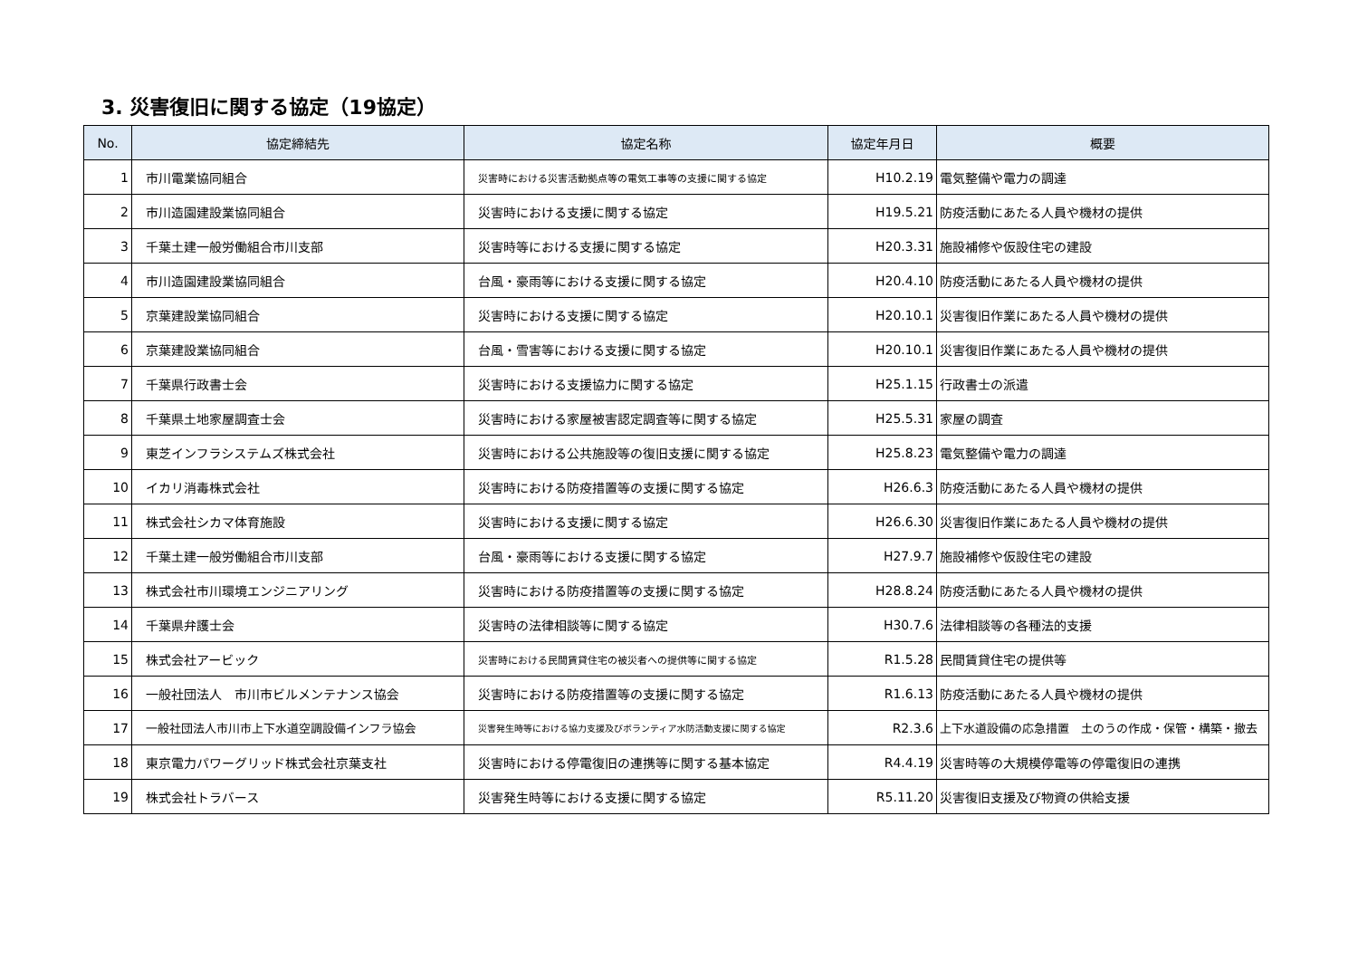3. 災害復旧に関する協定（19協定）
| No. | 協定締結先 | 協定名称 | 協定年月日 | 概要 |
| --- | --- | --- | --- | --- |
| 1 | 市川電業協同組合 | 災害時における災害活動拠点等の電気工事等の支援に関する協定 | H10.2.19 | 電気整備や電力の調達 |
| 2 | 市川造園建設業協同組合 | 災害時における支援に関する協定 | H19.5.21 | 防疫活動にあたる人員や機材の提供 |
| 3 | 千葉土建一般労働組合市川支部 | 災害時等における支援に関する協定 | H20.3.31 | 施設補修や仮設住宅の建設 |
| 4 | 市川造園建設業協同組合 | 台風・豪雨等における支援に関する協定 | H20.4.10 | 防疫活動にあたる人員や機材の提供 |
| 5 | 京葉建設業協同組合 | 災害時における支援に関する協定 | H20.10.1 | 災害復旧作業にあたる人員や機材の提供 |
| 6 | 京葉建設業協同組合 | 台風・雪害等における支援に関する協定 | H20.10.1 | 災害復旧作業にあたる人員や機材の提供 |
| 7 | 千葉県行政書士会 | 災害時における支援協力に関する協定 | H25.1.15 | 行政書士の派遣 |
| 8 | 千葉県土地家屋調査士会 | 災害時における家屋被害認定調査等に関する協定 | H25.5.31 | 家屋の調査 |
| 9 | 東芝インフラシステムズ株式会社 | 災害時における公共施設等の復旧支援に関する協定 | H25.8.23 | 電気整備や電力の調達 |
| 10 | イカリ消毒株式会社 | 災害時における防疫措置等の支援に関する協定 | H26.6.3 | 防疫活動にあたる人員や機材の提供 |
| 11 | 株式会社シカマ体育施設 | 災害時における支援に関する協定 | H26.6.30 | 災害復旧作業にあたる人員や機材の提供 |
| 12 | 千葉土建一般労働組合市川支部 | 台風・豪雨等における支援に関する協定 | H27.9.7 | 施設補修や仮設住宅の建設 |
| 13 | 株式会社市川環境エンジニアリング | 災害時における防疫措置等の支援に関する協定 | H28.8.24 | 防疫活動にあたる人員や機材の提供 |
| 14 | 千葉県弁護士会 | 災害時の法律相談等に関する協定 | H30.7.6 | 法律相談等の各種法的支援 |
| 15 | 株式会社アービック | 災害時における民間賃貸住宅の被災者への提供等に関する協定 | R1.5.28 | 民間賃貸住宅の提供等 |
| 16 | 一般社団法人 市川市ビルメンテナンス協会 | 災害時における防疫措置等の支援に関する協定 | R1.6.13 | 防疫活動にあたる人員や機材の提供 |
| 17 | 一般社団法人市川市上下水道空調設備インフラ協会 | 災害発生時等における協力支援及びボランティア水防活動支援に関する協定 | R2.3.6 | 上下水道設備の応急措置 土のうの作成・保管・構築・撤去 |
| 18 | 東京電力パワーグリッド株式会社京葉支社 | 災害時における停電復旧の連携等に関する基本協定 | R4.4.19 | 災害時等の大規模停電等の停電復旧の連携 |
| 19 | 株式会社トラバース | 災害発生時等における支援に関する協定 | R5.11.20 | 災害復旧支援及び物資の供給支援 |